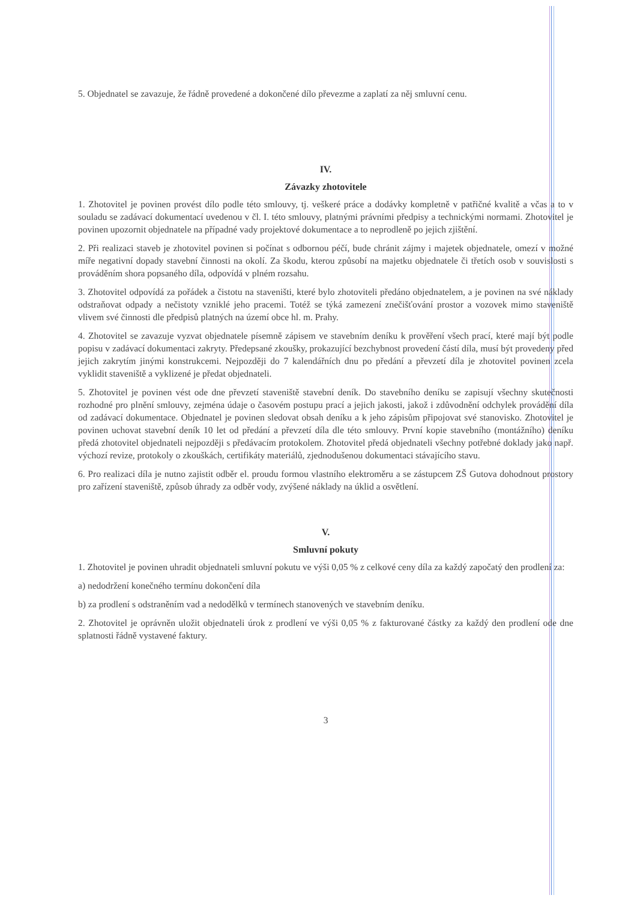5. Objednatel se zavazuje, že řádně provedené a dokončené dílo převezme a zaplatí za něj smluvní cenu.
IV.
Závazky zhotovitele
1. Zhotovitel je povinen provést dílo podle této smlouvy, tj. veškeré práce a dodávky kompletně v patřičné kvalitě a včas a to v souladu se zadávací dokumentací uvedenou v čl. I. této smlouvy, platnými právními předpisy a technickými normami. Zhotovitel je povinen upozornit objednatele na případné vady projektové dokumentace a to neprodleně po jejich zjištění.
2. Při realizaci staveb je zhotovitel povinen si počínat s odbornou péčí, bude chránit zájmy i majetek objednatele, omezí v možné míře negativní dopady stavební činnosti na okolí. Za škodu, kterou způsobí na majetku objednatele či třetích osob v souvislosti s prováděním shora popsaného díla, odpovídá v plném rozsahu.
3. Zhotovitel odpovídá za pořádek a čistotu na staveništi, které bylo zhotoviteli předáno objednatelem, a je povinen na své náklady odstraňovat odpady a nečistoty vzniklé jeho pracemi. Totéž se týká zamezení znečišťování prostor a vozovek mimo staveniště vlivem své činnosti dle předpisů platných na území obce hl. m. Prahy.
4. Zhotovitel se zavazuje vyzvat objednatele písemně zápisem ve stavebním deníku k prověření všech prací, které mají být podle popisu v zadávací dokumentaci zakryty. Předepsané zkoušky, prokazující bezchybnost provedení částí díla, musí být provedeny před jejich zakrytím jinými konstrukcemi. Nejpozději do 7 kalendářních dnu po předání a převzetí díla je zhotovitel povinen zcela vyklidit staveniště a vyklizené je předat objednateli.
5. Zhotovitel je povinen vést ode dne převzetí staveniště stavební deník. Do stavebního deníku se zapisují všechny skutečnosti rozhodné pro plnění smlouvy, zejména údaje o časovém postupu prací a jejich jakosti, jakož i zdůvodnění odchylek provádění díla od zadávací dokumentace. Objednatel je povinen sledovat obsah deníku a k jeho zápisům připojovat své stanovisko. Zhotovitel je povinen uchovat stavební deník 10 let od předání a převzetí díla dle této smlouvy. První kopie stavebního (montážního) deníku předá zhotovitel objednateli nejpozději s předávacím protokolem. Zhotovitel předá objednateli všechny potřebné doklady jako např. výchozí revize, protokoly o zkouškách, certifikáty materiálů, zjednodušenou dokumentaci stávajícího stavu.
6. Pro realizaci díla je nutno zajistit odběr el. proudu formou vlastního elektroměru a se zástupcem ZŠ Gutova dohodnout prostory pro zařízení staveniště, způsob úhrady za odběr vody, zvýšené náklady na úklid a osvětlení.
V.
Smluvní pokuty
1. Zhotovitel je povinen uhradit objednateli smluvní pokutu ve výši 0,05 % z celkové ceny díla za každý započatý den prodlení za:
a) nedodržení konečného termínu dokončení díla
b) za prodlení s odstraněním vad a nedodělků v termínech stanovených ve stavebním deníku.
2. Zhotovitel je oprávněn uložit objednateli úrok z prodlení ve výši 0,05 % z fakturované částky za každý den prodlení ode dne splatnosti řádně vystavené faktury.
3